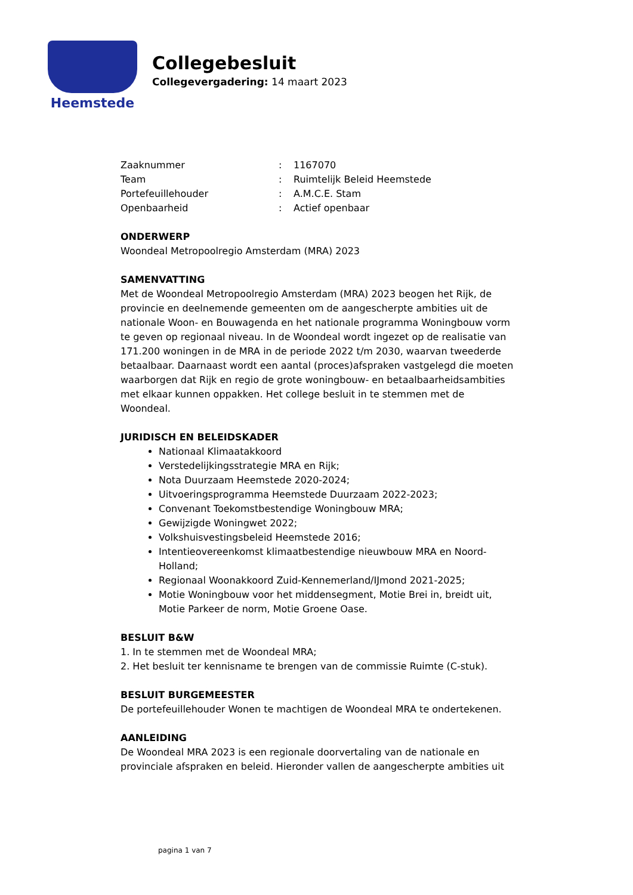Heemstede
Collegebesluit
Collegevergadering: 14 maart 2023
| Zaaknummer | : | 1167070 |
| Team | : | Ruimtelijk Beleid Heemstede |
| Portefeuillehouder | : | A.M.C.E. Stam |
| Openbaarheid | : | Actief openbaar |
ONDERWERP
Woondeal Metropoolregio Amsterdam (MRA) 2023
SAMENVATTING
Met de Woondeal Metropoolregio Amsterdam (MRA) 2023 beogen het Rijk, de provincie en deelnemende gemeenten om de aangescherpte ambities uit de nationale Woon- en Bouwagenda en het nationale programma Woningbouw vorm te geven op regionaal niveau. In de Woondeal wordt ingezet op de realisatie van 171.200 woningen in de MRA in de periode 2022 t/m 2030, waarvan tweederde betaalbaar. Daarnaast wordt een aantal (proces)afspraken vastgelegd die moeten waarborgen dat Rijk en regio de grote woningbouw- en betaalbaarheidsambities met elkaar kunnen oppakken. Het college besluit in te stemmen met de Woondeal.
JURIDISCH EN BELEIDSKADER
Nationaal Klimaatakkoord
Verstedelijkingsstrategie MRA en Rijk;
Nota Duurzaam Heemstede 2020-2024;
Uitvoeringsprogramma Heemstede Duurzaam 2022-2023;
Convenant Toekomstbestendige Woningbouw MRA;
Gewijzigde Woningwet 2022;
Volkshuisvestingsbeleid Heemstede 2016;
Intentieovereenkomst klimaatbestendige nieuwbouw MRA en Noord-Holland;
Regionaal Woonakkoord Zuid-Kennemerland/IJmond 2021-2025;
Motie Woningbouw voor het middensegment, Motie Brei in, breidt uit, Motie Parkeer de norm, Motie Groene Oase.
BESLUIT B&W
1. In te stemmen met de Woondeal MRA;
2. Het besluit ter kennisname te brengen van de commissie Ruimte (C-stuk).
BESLUIT BURGEMEESTER
De portefeuillehouder Wonen te machtigen de Woondeal MRA te ondertekenen.
AANLEIDING
De Woondeal MRA 2023 is een regionale doorvertaling van de nationale en provinciale afspraken en beleid. Hieronder vallen de aangescherpte ambities uit
pagina 1 van 7